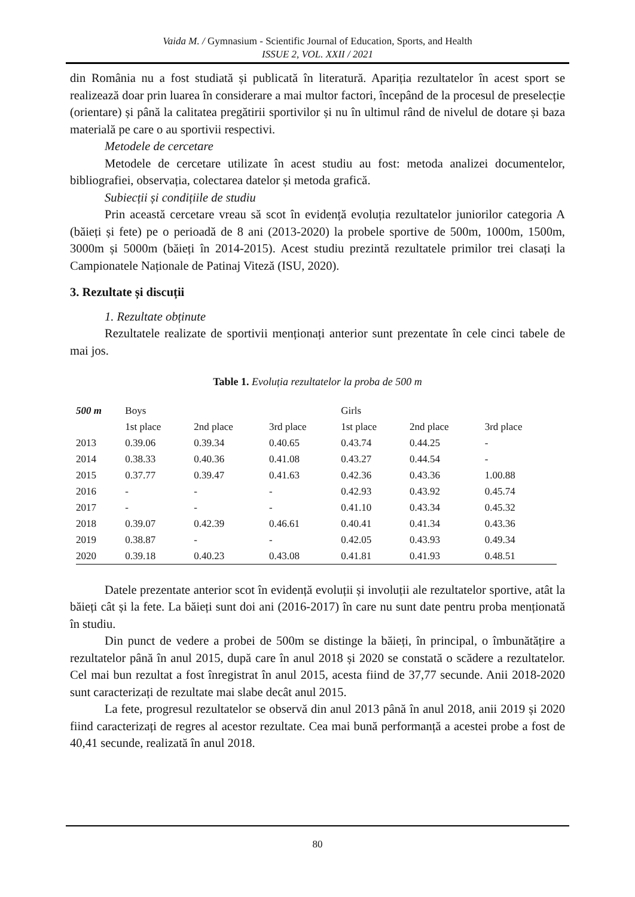Vaida M. / Gymnasium - Scientific Journal of Education, Sports, and Health
ISSUE 2, VOL. XXII / 2021
din România nu a fost studiată și publicată în literatură. Apariția rezultatelor în acest sport se realizează doar prin luarea în considerare a mai multor factori, începând de la procesul de preselecție (orientare) și până la calitatea pregătirii sportivilor și nu în ultimul rând de nivelul de dotare și baza materială pe care o au sportivii respectivi.
Metodele de cercetare
Metodele de cercetare utilizate în acest studiu au fost: metoda analizei documentelor, bibliografiei, observația, colectarea datelor și metoda grafică.
Subiecții și condițiile de studiu
Prin această cercetare vreau să scot în evidență evoluția rezultatelor juniorilor categoria A (băieți și fete) pe o perioadă de 8 ani (2013-2020) la probele sportive de 500m, 1000m, 1500m, 3000m și 5000m (băieți în 2014-2015). Acest studiu prezintă rezultatele primilor trei clasați la Campionatele Naționale de Patinaj Viteză (ISU, 2020).
3. Rezultate și discuții
1. Rezultate obținute
Rezultatele realizate de sportivii menționați anterior sunt prezentate în cele cinci tabele de mai jos.
Table 1. Evoluția rezultatelor la proba de 500 m
| 500 m | Boys | | | Girls | | |
| --- | --- | --- | --- | --- | --- | --- |
| | 1st place | 2nd place | 3rd place | 1st place | 2nd place | 3rd place |
| 2013 | 0.39.06 | 0.39.34 | 0.40.65 | 0.43.74 | 0.44.25 | - |
| 2014 | 0.38.33 | 0.40.36 | 0.41.08 | 0.43.27 | 0.44.54 | - |
| 2015 | 0.37.77 | 0.39.47 | 0.41.63 | 0.42.36 | 0.43.36 | 1.00.88 |
| 2016 | - | - | - | 0.42.93 | 0.43.92 | 0.45.74 |
| 2017 | - | - | - | 0.41.10 | 0.43.34 | 0.45.32 |
| 2018 | 0.39.07 | 0.42.39 | 0.46.61 | 0.40.41 | 0.41.34 | 0.43.36 |
| 2019 | 0.38.87 | - | - | 0.42.05 | 0.43.93 | 0.49.34 |
| 2020 | 0.39.18 | 0.40.23 | 0.43.08 | 0.41.81 | 0.41.93 | 0.48.51 |
Datele prezentate anterior scot în evidență evoluții și involuții ale rezultatelor sportive, atât la băieți cât și la fete. La băieți sunt doi ani (2016-2017) în care nu sunt date pentru proba menționată în studiu.
Din punct de vedere a probei de 500m se distinge la băieți, în principal, o îmbunătățire a rezultatelor până în anul 2015, după care în anul 2018 și 2020 se constată o scădere a rezultatelor. Cel mai bun rezultat a fost înregistrat în anul 2015, acesta fiind de 37,77 secunde. Anii 2018-2020 sunt caracterizați de rezultate mai slabe decât anul 2015.
La fete, progresul rezultatelor se observă din anul 2013 până în anul 2018, anii 2019 și 2020 fiind caracterizați de regres al acestor rezultate. Cea mai bună performanță a acestei probe a fost de 40,41 secunde, realizată în anul 2018.
80